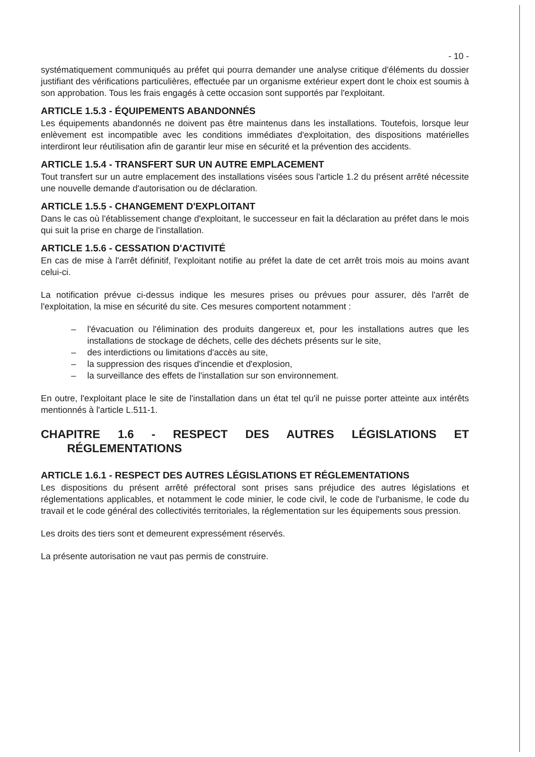- 10 -
systématiquement communiqués au préfet qui pourra demander une analyse critique d'éléments du dossier justifiant des vérifications particulières, effectuée par un organisme extérieur expert dont le choix est soumis à son approbation. Tous les frais engagés à cette occasion sont supportés par l'exploitant.
ARTICLE 1.5.3 - ÉQUIPEMENTS ABANDONNÉS
Les équipements abandonnés ne doivent pas être maintenus dans les installations. Toutefois, lorsque leur enlèvement est incompatible avec les conditions immédiates d'exploitation, des dispositions matérielles interdiront leur réutilisation afin de garantir leur mise en sécurité et la prévention des accidents.
ARTICLE 1.5.4 - TRANSFERT SUR UN AUTRE EMPLACEMENT
Tout transfert sur un autre emplacement des installations visées sous l'article 1.2 du présent arrêté nécessite une nouvelle demande d'autorisation ou de déclaration.
ARTICLE 1.5.5 - CHANGEMENT D'EXPLOITANT
Dans le cas où l'établissement change d'exploitant, le successeur en fait la déclaration au préfet dans le mois qui suit la prise en charge de l'installation.
ARTICLE 1.5.6 - CESSATION D'ACTIVITÉ
En cas de mise à l'arrêt définitif, l'exploitant notifie au préfet la date de cet arrêt trois mois au moins avant celui-ci.
La notification prévue ci-dessus indique les mesures prises ou prévues pour assurer, dès l'arrêt de l'exploitation, la mise en sécurité du site. Ces mesures comportent notamment :
– l'évacuation ou l'élimination des produits dangereux et, pour les installations autres que les installations de stockage de déchets, celle des déchets présents sur le site,
– des interdictions ou limitations d'accès au site,
– la suppression des risques d'incendie et d'explosion,
– la surveillance des effets de l'installation sur son environnement.
En outre, l'exploitant place le site de l'installation dans un état tel qu'il ne puisse porter atteinte aux intérêts mentionnés à l'article L.511-1.
CHAPITRE 1.6 - RESPECT DES AUTRES LÉGISLATIONS ET
RÉGLEMENTATIONS
ARTICLE 1.6.1 - RESPECT DES AUTRES LÉGISLATIONS ET RÉGLEMENTATIONS
Les dispositions du présent arrêté préfectoral sont prises sans préjudice des autres législations et réglementations applicables, et notamment le code minier, le code civil, le code de l'urbanisme, le code du travail et le code général des collectivités territoriales, la réglementation sur les équipements sous pression.
Les droits des tiers sont et demeurent expressément réservés.
La présente autorisation ne vaut pas permis de construire.